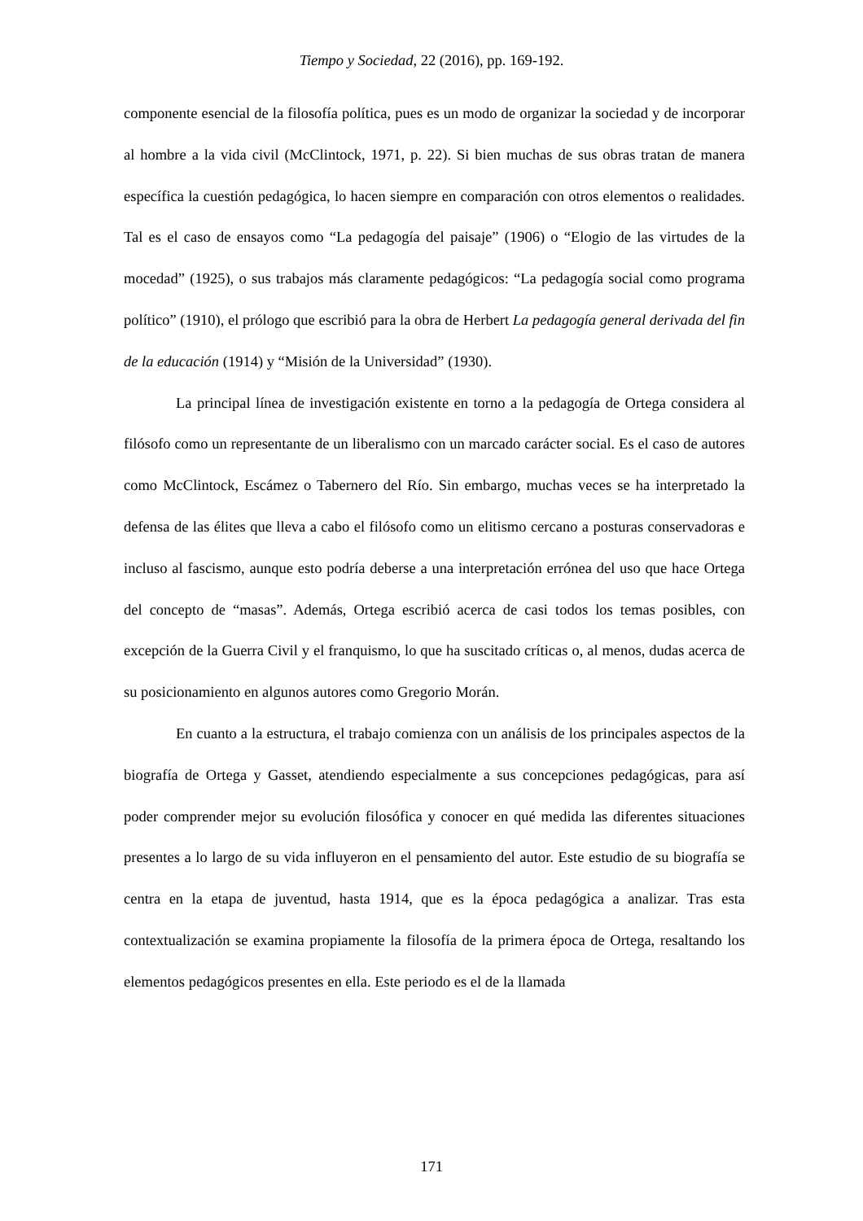Tiempo y Sociedad, 22 (2016), pp. 169-192.
componente esencial de la filosofía política, pues es un modo de organizar la sociedad y de incorporar al hombre a la vida civil (McClintock, 1971, p. 22). Si bien muchas de sus obras tratan de manera específica la cuestión pedagógica, lo hacen siempre en comparación con otros elementos o realidades. Tal es el caso de ensayos como “La pedagogía del paisaje” (1906) o “Elogio de las virtudes de la mocedad” (1925), o sus trabajos más claramente pedagógicos: “La pedagogía social como programa político” (1910), el prólogo que escribió para la obra de Herbert La pedagogía general derivada del fin de la educación (1914) y “Misión de la Universidad” (1930).
La principal línea de investigación existente en torno a la pedagogía de Ortega considera al filósofo como un representante de un liberalismo con un marcado carácter social. Es el caso de autores como McClintock, Escámez o Tabernero del Río. Sin embargo, muchas veces se ha interpretado la defensa de las élites que lleva a cabo el filósofo como un elitismo cercano a posturas conservadoras e incluso al fascismo, aunque esto podría deberse a una interpretación errónea del uso que hace Ortega del concepto de “masas”. Además, Ortega escribió acerca de casi todos los temas posibles, con excepción de la Guerra Civil y el franquismo, lo que ha suscitado críticas o, al menos, dudas acerca de su posicionamiento en algunos autores como Gregorio Morán.
En cuanto a la estructura, el trabajo comienza con un análisis de los principales aspectos de la biografía de Ortega y Gasset, atendiendo especialmente a sus concepciones pedagógicas, para así poder comprender mejor su evolución filosófica y conocer en qué medida las diferentes situaciones presentes a lo largo de su vida influyeron en el pensamiento del autor. Este estudio de su biografía se centra en la etapa de juventud, hasta 1914, que es la época pedagógica a analizar. Tras esta contextualización se examina propiamente la filosofía de la primera época de Ortega, resaltando los elementos pedagógicos presentes en ella. Este periodo es el de la llamada
171